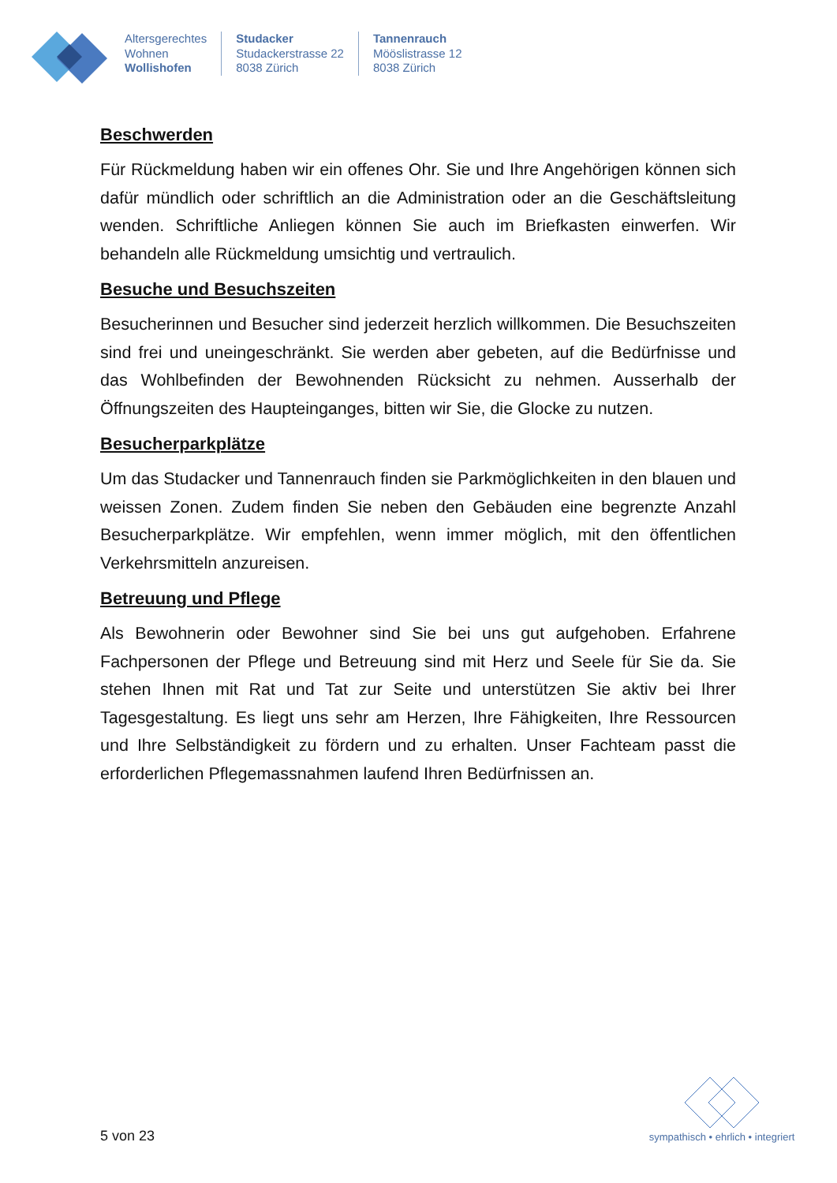Altersgerechtes
Wohnen
Wollishofen
Studacker
Studackerstrasse 22
8038 Zürich
Tannenrauch
Mööslistrasse 12
8038 Zürich
Beschwerden
Für Rückmeldung haben wir ein offenes Ohr. Sie und Ihre Angehörigen können sich dafür mündlich oder schriftlich an die Administration oder an die Geschäftsleitung wenden. Schriftliche Anliegen können Sie auch im Briefkasten einwerfen. Wir behandeln alle Rückmeldung umsichtig und vertraulich.
Besuche und Besuchszeiten
Besucherinnen und Besucher sind jederzeit herzlich willkommen. Die Besuchszeiten sind frei und uneingeschränkt. Sie werden aber gebeten, auf die Bedürfnisse und das Wohlbefinden der Bewohnenden Rücksicht zu nehmen. Ausserhalb der Öffnungszeiten des Haupteinganges, bitten wir Sie, die Glocke zu nutzen.
Besucherparkplätze
Um das Studacker und Tannenrauch finden sie Parkmöglichkeiten in den blauen und weissen Zonen. Zudem finden Sie neben den Gebäuden eine begrenzte Anzahl Besucherparkplätze. Wir empfehlen, wenn immer möglich, mit den öffentlichen Verkehrsmitteln anzureisen.
Betreuung und Pflege
Als Bewohnerin oder Bewohner sind Sie bei uns gut aufgehoben. Erfahrene Fachpersonen der Pflege und Betreuung sind mit Herz und Seele für Sie da. Sie stehen Ihnen mit Rat und Tat zur Seite und unterstützen Sie aktiv bei Ihrer Tagesgestaltung. Es liegt uns sehr am Herzen, Ihre Fähigkeiten, Ihre Ressourcen und Ihre Selbständigkeit zu fördern und zu erhalten. Unser Fachteam passt die erforderlichen Pflegemassnahmen laufend Ihren Bedürfnissen an.
sympathisch • ehrlich • integriert
5 von 23